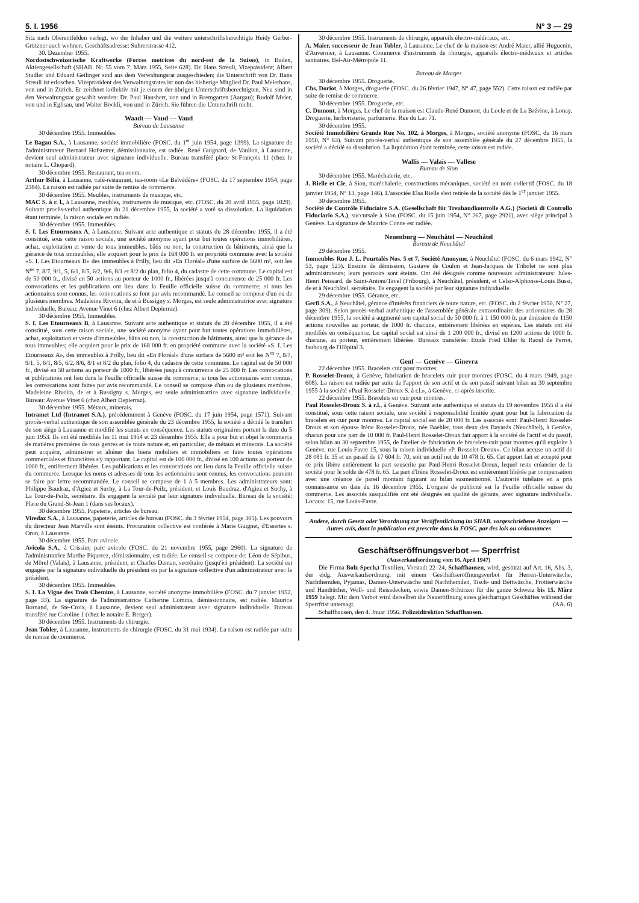5. I. 1956 N° 3 — 29
Sitz nach Oberentfelden verlegt, wo der Inhaber und die weitere unterschriftsberechtigte Heidy Gerber-Grützner auch wohnen. Geschäftsadresse: Suhrerstrasse 412.
30. Dezember 1955.
Nordostschweizerische Kraftwerke (Forces motrices du nord-est de la Suisse), in Baden, Aktiengesellschaft (SHAB. Nr. 55 vom 7. März 1955, Seite 628). Dr. Hans Streuli, Vizepräsident; Albert Studler und Eduard Geilinger sind aus dem Verwaltungsrat ausgeschieden; die Unterschrift von Dr. Hans Streuli ist erloschen. Vizepräsident des Verwaltungsrates ist nun das bisherige Mitglied Dr. Paul Meierhans, von und in Zürich. Er zeichnet kollektiv mit je einem der übrigen Unterschriftsberechtigten. Neu sind in den Verwaltungsrat gewählt worden: Dr. Paul Hausherr, von und in Bremgarten (Aargau); Rudolf Meier, von und in Eglisau, und Walter Böckli, von und in Zürich. Sie führen die Unterschrift nicht.
Waadt — Vaud — Vaud
Bureau de Lausanne
30 décembre 1955. Immeubles.
Le Bagau S.A., à Lausanne, société immobilière (FOSC. du 1<sup>er</sup> juin 1954, page 1399). La signature de l'administrateur Bernard Hofstetter, démissionnaire, est radiée. René Guignard, de Vaulion, à Lausanne, devient seul administrateur avec signature individuelle. Bureau transféré place St-François 11 (chez le notaire L. Chopard).
30 décembre 1955. Restaurant, tea-room.
Arthur Bélia, à Lausanne, café-restaurant, tea-room «Le Belvédère» (FOSC. du 17 septembre 1954, page 2384). La raison est radiée par suite de remise de commerce.
30 décembre 1955. Meubles, instruments de musique, etc.
MAC S. à r. l., à Lausanne, meubles, instruments de musique, etc. (FOSC. du 20 avril 1955, page 1029). Suivant procès-verbal authentique du 21 décembre 1955, la société a voté sa dissolution. La liquidation étant terminée, la raison sociale est radiée.
30 décembre 1955. Immeubles.
S. I. Les Etourneaux A, à Lausanne. Suivant acte authentique et statuts du 28 décembre 1955, il a été constitué, sous cette raison sociale, une société anonyme ayant pour but toutes opérations immobilières, achat, exploitation et vente de tous immeubles, bâtis ou non, la construction de bâtiments, ainsi que la gérance de tous immeubles; elle acquiert pour le prix de 168 000 fr. en propriété commune avec la société «S. I. Les Etourneaux B» des immeubles à Prilly, lieu dit «En Floréal» d'une surface de 5600 m², soit les N<sup>os</sup> 7, 8/7, 9/1, 5, 6/1, 8/5, 6/2, 9/6, 8/1 et 8/2 du plan, folio 4, du cadastre de cette commune. Le capital est de 50 000 fr., divisé en 50 actions au porteur de 1000 fr., libérées jusqu'à concurrence de 25 000 fr. Les convocations et les publications ont lieu dans la Feuille officielle suisse du commerce; si tous les actionnaires sont connus, les convocations se font par avis recommandé. Le conseil se compose d'un ou de plusieurs membres. Madeleine Rivoira, de et à Bussigny s. Morges, est seule administratrice avec signature individuelle. Bureau: Avenue Vinet 6 (chez Albert Depierraz).
30 décembre 1955. Immeubles.
S. I. Les Etourneaux B, à Lausanne. Suivant acte authentique et statuts du 28 décembre 1955, il a été constitué, sous cette raison sociale, une société anonyme ayant pour but toutes opérations immobilières, achat, exploitation et vente d'immeubles, bâtis ou non, la construction de bâtiments, ainsi que la gérance de tous immeubles; elle acquiert pour le prix de 168 000 fr. en propriété commune avec la société «S. I. Les Etourneaux A», des immeubles à Prilly, lieu dit «En Floréal» d'une surface de 5600 m² soit les N<sup>os</sup> 7, 8/7, 9/1, 5, 6/1, 8/5, 6/2, 8/6, 8/1 et 8/2 du plan, folio 4, du cadastre de cette commune. Le capital est de 50 000 fr., divisé en 50 actions au porteur de 1000 fr., libérées jusqu'à concurrence de 25 000 fr. Les convocations et publications ont lieu dans la Feuille officielle suisse du commerce; si tous les actionnaires sont connus, les convocations sont faites par avis recommandé. Le conseil se compose d'un ou de plusieurs membres. Madeleine Rivoira, de et à Bussigny s. Morges, est seule administratrice avec signature individuelle. Bureau: Avenue Vinet 6 (chez Albert Depierraz).
30 décembre 1955. Métaux, minerais.
Intramet Ltd (Intramet S.A.), précédemment à Genève (FOSC. du 17 juin 1954, page 1571). Suivant procès-verbal authentique de son assemblée générale du 23 décembre 1955, la société a décidé le transfert de son siège à Lausanne et modifié les statuts en conséquence. Les statuts originaires portent la date du 5 juin 1953. Ils ont été modifiés les 11 mai 1954 et 23 décembre 1955. Elle a pour but et objet le commerce de matières premières de tous genres et de toute nature et, en particulier, de métaux et minerais. La société peut acquérir, administrer et aliéner des biens mobiliers et immobiliers et faire toutes opérations commerciales et financières s'y rapportant. Le capital est de 100 000 fr., divisé en 100 actions au porteur de 1000 fr., entièrement libérées. Les publications et les convocations ont lieu dans la Feuille officielle suisse du commerce. Lorsque les noms et adresses de tous les actionnaires sont connus, les convocations peuvent se faire par lettre recommandée. Le conseil se compose de 1 à 5 membres. Les administrateurs sont: Philippe Baudraz, d'Agiez et Suchy, à La Tour-de-Peilz, président, et Louis Baudraz, d'Agiez et Suchy, à La Tour-de-Peilz, secrétaire. Ils engagent la société par leur signature individuelle. Bureau de la société: Place du Grand-St-Jean 1 (dans ses locaux).
30 décembre 1955. Papeterie, articles de bureau.
Viredaz S.A., à Lausanne, papeterie, articles de bureau (FOSC. du 3 février 1954, page 305). Les pouvoirs du directeur Jean Marville sont éteints. Procuration collective est conférée à Marie Guignet, d'Essertes s. Oron, à Lausanne.
30 décembre 1955. Parc avicole.
Avicola S.A., à Crissier, parc avicole (FOSC. du 21 novembre 1955, page 2960). La signature de l'administratrice Marthe Piquerez, démissionnaire, est radiée. Le conseil se compose de: Léon de Sépibus, de Mörel (Valais), à Lausanne, président, et Charles Dentan, secrétaire (jusqu'ici président). La société est engagée par la signature individuelle du président ou par la signature collective d'un administrateur avec le président.
30 décembre 1955. Immeubles.
S. I. La Vigne des Trois Chemins, à Lausanne, société anonyme immobilière (FOSC. du 7 janvier 1952, page 33). La signature de l'administratrice Catherine Comina, démissionnaire, est radiée. Maurice Bornand, de Ste-Croix, à Lausanne, devient seul administrateur avec signature individuelle. Bureau transféré rue Caroline 1 (chez le notaire E. Berger).
30 décembre 1955. Instruments de chirurgie.
Jean Tobler, à Lausanne, instruments de chirurgie (FOSC. du 31 mai 1934). La raison est radiée par suite de remise de commerce.
30 décembre 1955. Instruments de chirurgie, appareils électro-médicaux, etc.
A. Maier, successeur de Jean Tobler, à Lausanne. Le chef de la maison est André Maier, allié Huguenin, d'Auvernier, à Lausanne. Commerce d'instruments de chirurgie, appareils électro-médicaux et articles sanitaires. Bel-Air-Métropole 11.
Bureau de Morges
30 décembre 1955. Droguerie.
Chs. Doriot, à Morges, droguerie (FOSC. du 26 février 1947, N° 47, page 552). Cette raison est radiée par suite de remise de commerce.
30 décembre 1955. Droguerie, etc.
C. Dumont, à Morges. Le chef de la maison est Claude-René Dumont, du Locle et de La Brévine, à Lonay. Droguerie, herboristerie, parfumerie. Rue du Lac 71.
30 décembre 1955.
Société Immobilière Grande Rue No. 102, à Morges, à Morges, société anonyme (FOSC. du 16 mars 1950, N° 63). Suivant procès-verbal authentique de son assemblée générale du 27 décembre 1955, la société a décidé sa dissolution. La liquidation étant terminée, cette raison est radiée.
Wallis — Valais — Vallese
Bureau de Sion
30 décembre 1955. Maréchalerie, etc.
J. Rielle et Cie, à Sion, maréchalerie, constructions mécaniques, société en nom collectif (FOSC. du 18 janvier 1954, N° 13, page 146). L'associée Elsa Rielle s'est retirée de la société dès le 1<sup>er</sup> janvier 1955.
30 décembre 1955.
Société de Contrôle Fiduciaire S.A. (Gesellschaft für Treuhandkontrolle A.G.) (Società di Controllo Fiduciario S.A.), succursale à Sion (FOSC. du 15 juin 1954, N° 267, page 2921), avec siège principal à Genève. La signature de Maurice Conne est radiée.
Neuenburg — Neuchâtel — Neuchâtel
Bureau de Neuchâtel
29 décembre 1955.
Immeubles Rue J. L. Pourtalès Nos. 5 et 7, Société Anonyme, à Neuchâtel (FOSC. du 6 mars 1942, N° 53, page 523). Ensuite de démission, Gustave de Coulon et Jean-Jacques de Tribolet ne sont plus administrateurs; leurs pouvoirs sont éteints. Ont été désignés comme nouveaux administrateurs: Jules-Henri Peissard, de Saint-Antoni/Tavel (Fribourg), à Neuchâtel, président, et Celso-Alphonse-Louis Bussi, de et à Neuchâtel, secrétaire. Ils engagent la société par leur signature individuelle.
29 décembre 1955. Gérance, etc.
Gerfi S.A., à Neuchâtel, gérance d'intérêts financiers de toute nature, etc. (FOSC. du 2 février 1950, N° 27, page 309). Selon procès-verbal authentique de l'assemblée générale extraordinaire des actionnaires du 28 décembre 1955, la société a augmenté son capital social de 50 000 fr. à 1 150 000 fr. par émission de 1150 actions nouvelles au porteur, de 1000 fr. chacune, entièrement libérées en espèces. Les statuts ont été modifiés en conséquence. Le capital social est ainsi de 1 200 000 fr., divisé en 1200 actions de 1000 fr. chacune, au porteur, entièrement libérées. Bureaux transférés: Etude Fred Uhler & Raoul de Perrot, faubourg de l'Hôpital 3.
Genf — Genève — Ginevra
22 décembre 1955. Bracelets cuir pour montres.
P. Rosselet-Droux, à Genève, fabrication de bracelets cuir pour montres (FOSC. du 4 mars 1949, page 608). La raison est radiée par suite de l'apport de son actif et de son passif suivant bilan au 30 septembre 1955 à la société «Paul Rosselet-Droux S. à r.l.», à Genève, ci-après inscrite.
22 décembre 1955. Bracelets en cuir pour montres.
Paul Rosselet-Droux S. à r.l., à Genève. Suivant acte authentique et statuts du 19 novembre 1955 il a été constitué, sous cette raison sociale, une société à responsabilité limitée ayant pour but la fabrication de bracelets en cuir pour montres. Le capital social est de 20 000 fr. Les associés sont: Paul-Henri Rosselet-Droux et son épouse Irène Rosselet-Droux, née Baehler, tous deux des Bayards (Neuchâtel), à Genève, chacun pour une part de 10 000 fr. Paul-Henri Rosselet-Droux fait apport à la société de l'actif et du passif, selon bilan au 30 septembre 1955, de l'atelier de fabrication de bracelets-cuir pour montres qu'il exploite à Genève, rue Louis-Favre 15, sous la raison individuelle «P. Rosselet-Droux». Ce bilan accuse un actif de 28 083 fr. 35 et un passif de 17 604 fr. 70, soit un actif net de 10 478 fr. 65. Cet apport fait et accepté pour ce prix libère entièrement la part souscrite par Paul-Henri Rosselet-Droux, lequel reste créancier de la société pour le solde de 478 fr. 65. La part d'Irène Rosselet-Droux est entièrement libérée par compensation avec une créance de pareil montant figurant au bilan susmentionné. L'autorité tutélaire en a pris connaissance en date du 16 décembre 1955. L'organe de publicité est la Feuille officielle suisse du commerce. Les associés susqualifiés ont été désignés en qualité de gérants, avec signature individuelle. Locaux: 15, rue Louis-Favre.
Andere, durch Gesetz oder Verordnung zur Veröffentlichung im SHAB. vorgeschriebene Anzeigen — Autres avis, dont la publication est prescrite dans la FOSC. par des lois ou ordonnances
Geschäftseröffnungsverbot — Sperrfrist
(Ausverkaufsordnung vom 16. April 1947)
Die Firma Bolz-Spech,t Textilien, Vorstadt 22–24, Schaffhausen, wird, gestützt auf Art. 16, Abs. 3, der eidg. Ausverkaufsordnung, mit einem Geschäftseröffnungsverbot für Herren-Unterwäsche, Nachthemden, Pyjamas, Damen-Unterwäsche und Nachthemden, Tisch- und Bettwäsche, Frottierwäsche und Handtücher, Woll- und Reisedecken, sowie Damen-Schürzen für die ganze Schweiz bis 15. März 1959 belegt. Mit dem Verbot wird derselben die Neueröffnung eines gleichartigen Geschäftes während der Sperrfrist untersagt. (AA. 6)
Schaffhausen, den 4. Jnuar 1956. Polizeidirektion Schaffhausen.